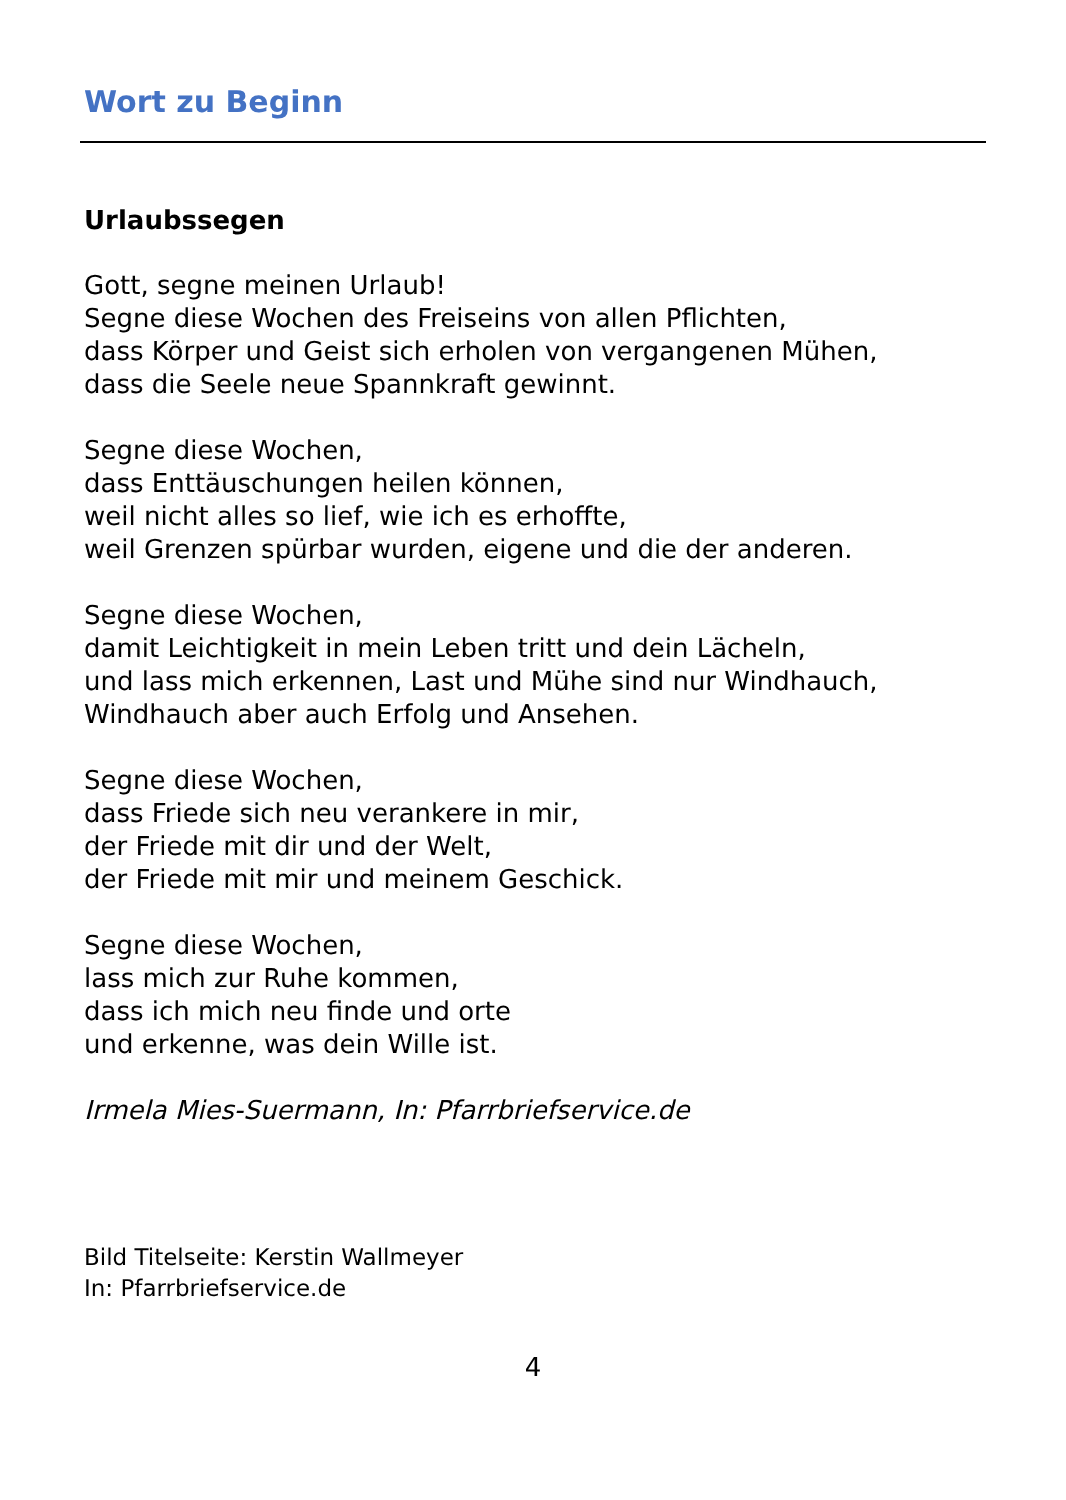Wort zu Beginn
Urlaubssegen
Gott, segne meinen Urlaub!
Segne diese Wochen des Freiseins von allen Pflichten,
dass Körper und Geist sich erholen von vergangenen Mühen,
dass die Seele neue Spannkraft gewinnt.
Segne diese Wochen,
dass Enttäuschungen heilen können,
weil nicht alles so lief, wie ich es erhoffte,
weil Grenzen spürbar wurden, eigene und die der anderen.
Segne diese Wochen,
damit Leichtigkeit in mein Leben tritt und dein Lächeln,
und lass mich erkennen, Last und Mühe sind nur Windhauch,
Windhauch aber auch Erfolg und Ansehen.
Segne diese Wochen,
dass Friede sich neu verankere in mir,
der Friede mit dir und der Welt,
der Friede mit mir und meinem Geschick.
Segne diese Wochen,
lass mich zur Ruhe kommen,
dass ich mich neu finde und orte
und erkenne, was dein Wille ist.
Irmela Mies-Suermann, In: Pfarrbriefservice.de
Bild Titelseite: Kerstin Wallmeyer
In: Pfarrbriefservice.de
4